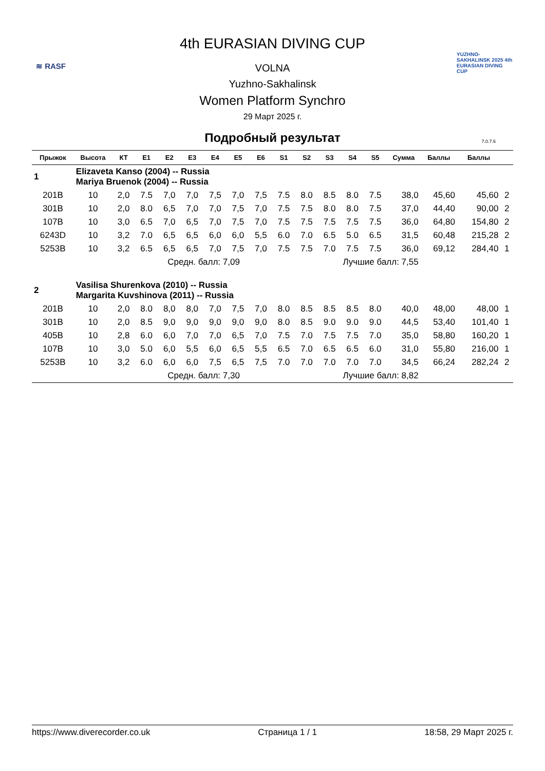≋ RASF
YUZHNO-SAKHALINSK 2025 4th EURASIAN DIVING CUP
4th EURASIAN DIVING CUP
VOLNA
Yuzhno-Sakhalinsk
Women Platform Synchro
29 Март 2025 г.
Подробный результат
7.0.7.6
| Прыжок | Высота | КТ | E1 | E2 | E3 | E4 | E5 | E6 | S1 | S2 | S3 | S4 | S5 | Сумма | Баллы | Баллы | |
| --- | --- | --- | --- | --- | --- | --- | --- | --- | --- | --- | --- | --- | --- | --- | --- | --- | --- |
| 1 | Elizaveta Kanso (2004) -- Russia Mariya Bruenok (2004) -- Russia | | | | | | | | | | | | | | | | |
| 201B | 10 | 2,0 | 7.5 | 7,0 | 7,0 | 7,5 | 7,0 | 7,5 | 7.5 | 8.0 | 8.5 | 8.0 | 7.5 | 38,0 | 45,60 | 45,60 | 2 |
| 301B | 10 | 2,0 | 8.0 | 6,5 | 7,0 | 7,0 | 7,5 | 7,0 | 7.5 | 7.5 | 8.0 | 8.0 | 7.5 | 37,0 | 44,40 | 90,00 | 2 |
| 107B | 10 | 3,0 | 6.5 | 7,0 | 6,5 | 7,0 | 7,5 | 7,0 | 7.5 | 7.5 | 7.5 | 7.5 | 7.5 | 36,0 | 64,80 | 154,80 | 2 |
| 6243D | 10 | 3,2 | 7.0 | 6,5 | 6,5 | 6,0 | 6,0 | 5,5 | 6.0 | 7.0 | 6.5 | 5.0 | 6.5 | 31,5 | 60,48 | 215,28 | 2 |
| 5253B | 10 | 3,2 | 6.5 | 6,5 | 6,5 | 7,0 | 7,5 | 7,0 | 7.5 | 7.5 | 7.0 | 7.5 | 7.5 | 36,0 | 69,12 | 284,40 | 1 |
| | | | Средн. балл: 7,09 | | | | | | Лучшие балл: 7,55 | | | | | | | | |
| 2 | Vasilisa Shurenkova (2010) -- Russia Margarita Kuvshinova (2011) -- Russia | | | | | | | | | | | | | | | | |
| 201B | 10 | 2,0 | 8.0 | 8,0 | 8,0 | 7,0 | 7,5 | 7,0 | 8.0 | 8.5 | 8.5 | 8.5 | 8.0 | 40,0 | 48,00 | 48,00 | 1 |
| 301B | 10 | 2,0 | 8.5 | 9,0 | 9,0 | 9,0 | 9,0 | 9,0 | 8.0 | 8.5 | 9.0 | 9.0 | 9.0 | 44,5 | 53,40 | 101,40 | 1 |
| 405B | 10 | 2,8 | 6.0 | 6,0 | 7,0 | 7,0 | 6,5 | 7,0 | 7.5 | 7.0 | 7.5 | 7.5 | 7.0 | 35,0 | 58,80 | 160,20 | 1 |
| 107B | 10 | 3,0 | 5.0 | 6,0 | 5,5 | 6,0 | 6,5 | 5,5 | 6.5 | 7.0 | 6.5 | 6.5 | 6.0 | 31,0 | 55,80 | 216,00 | 1 |
| 5253B | 10 | 3,2 | 6.0 | 6,0 | 6,0 | 7,5 | 6,5 | 7,5 | 7.0 | 7.0 | 7.0 | 7.0 | 7.0 | 34,5 | 66,24 | 282,24 | 2 |
| | | | Средн. балл: 7,30 | | | | | | Лучшие балл: 8,82 | | | | | | | | |
https://www.diverecorder.co.uk Страница 1 / 1 18:58, 29 Март 2025 г.